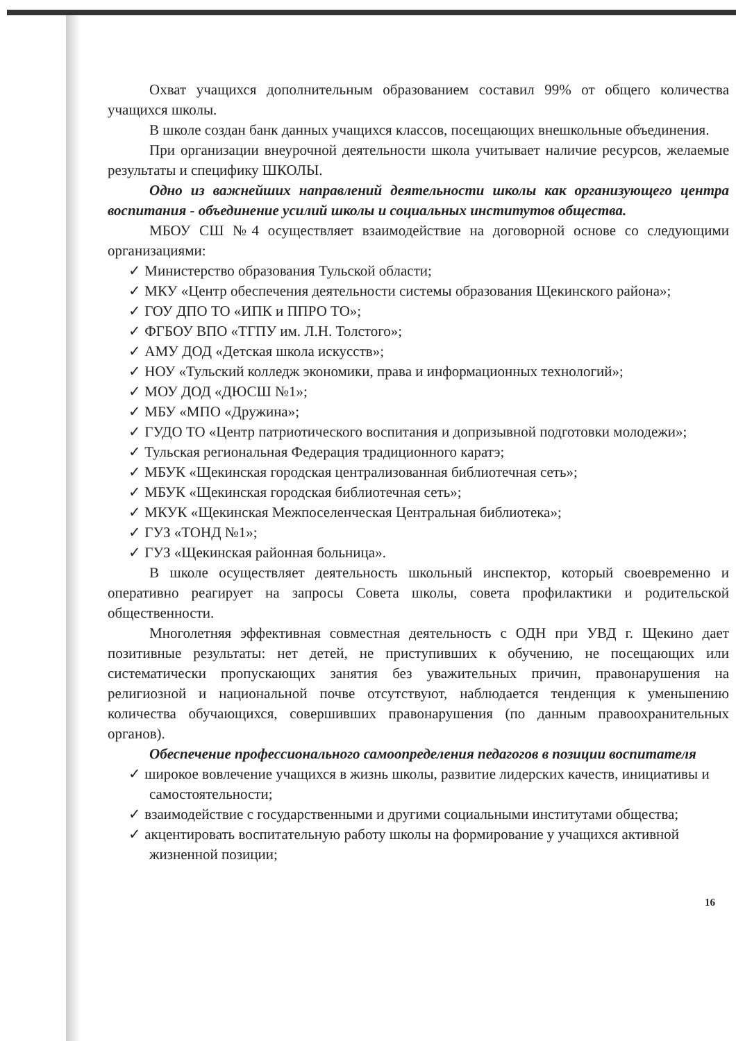Охват учащихся дополнительным образованием составил 99% от общего количества учащихся школы.
В школе создан банк данных учащихся классов, посещающих внешкольные объединения.
При организации внеурочной деятельности школа учитывает наличие ресурсов, желаемые результаты и специфику ШКОЛЫ.
Одно из важнейших направлений деятельности школы как организующего центра воспитания - объединение усилий школы и социальных институтов общества.
МБОУ СШ №4 осуществляет взаимодействие на договорной основе со следующими организациями:
✓ Министерство образования Тульской области;
✓ МКУ «Центр обеспечения деятельности системы образования Щекинского района»;
✓ ГОУ ДПО ТО «ИПК и ППРО ТО»;
✓ ФГБОУ ВПО «ТГПУ им. Л.Н. Толстого»;
✓ АМУ ДОД «Детская школа искусств»;
✓ НОУ «Тульский колледж экономики, права и информационных технологий»;
✓ МОУ ДОД «ДЮСШ №1»;
✓ МБУ «МПО «Дружина»;
✓ ГУДО ТО «Центр патриотического воспитания и допризывной подготовки молодежи»;
✓ Тульская региональная Федерация традиционного каратэ;
✓ МБУК «Щекинская городская централизованная библиотечная сеть»;
✓ МБУК «Щекинская городская библиотечная сеть»;
✓ МКУК «Щекинская Межпоселенческая Центральная библиотека»;
✓ ГУЗ «ТОНД №1»;
✓ ГУЗ «Щекинская районная больница».
В школе осуществляет деятельность школьный инспектор, который своевременно и оперативно реагирует на запросы Совета школы, совета профилактики и родительской общественности.
Многолетняя эффективная совместная деятельность с ОДН при УВД г. Щекино дает позитивные результаты: нет детей, не приступивших к обучению, не посещающих или систематически пропускающих занятия без уважительных причин, правонарушения на религиозной и национальной почве отсутствуют, наблюдается тенденция к уменьшению количества обучающихся, совершивших правонарушения (по данным правоохранительных органов).
Обеспечение профессионального самоопределения педагогов в позиции воспитателя
✓ широкое вовлечение учащихся в жизнь школы, развитие лидерских качеств, инициативы и самостоятельности;
✓ взаимодействие с государственными и другими социальными институтами общества;
✓ акцентировать воспитательную работу школы на формирование у учащихся активной жизненной позиции;
16